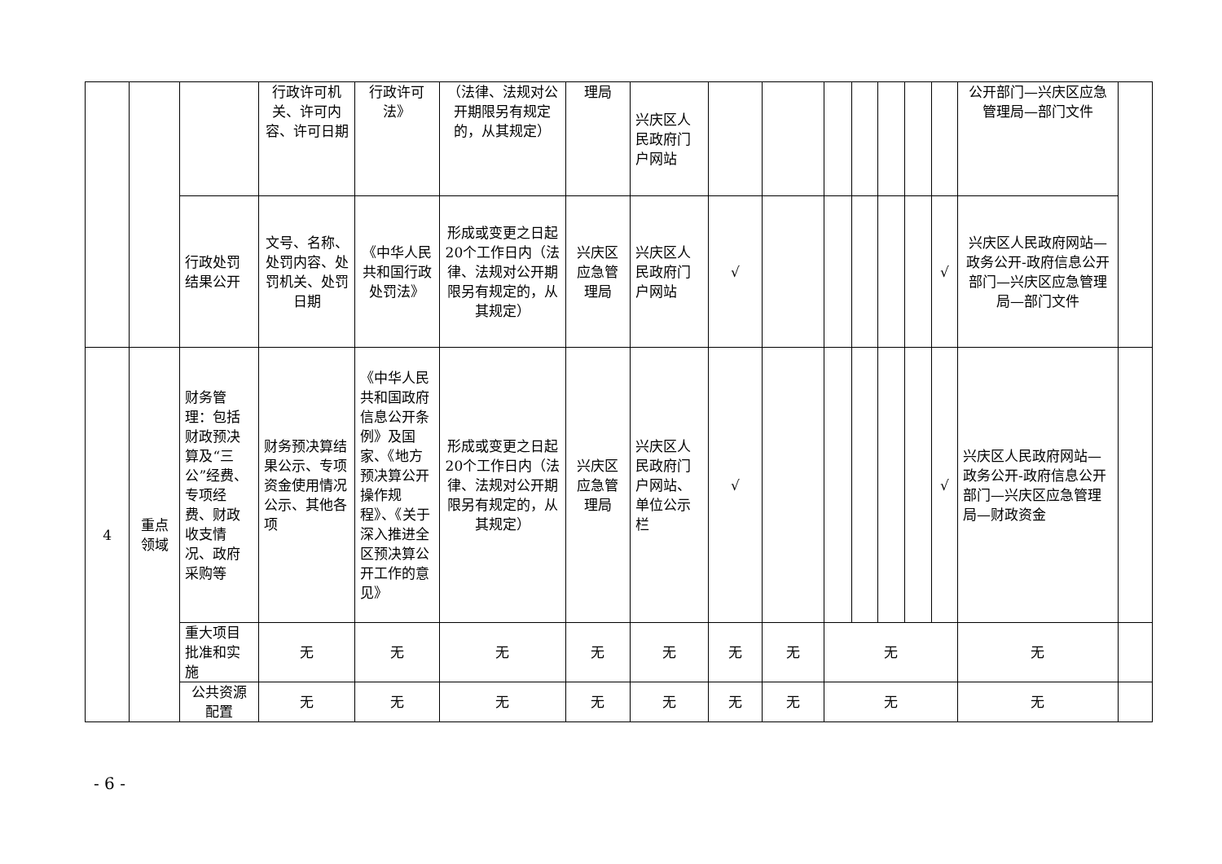| | | | 行政许可机关、许可内容、许可日期 | 行政许可法》 | （法律、法规对公开期限另有规定的，从其规定） | 理局 | 兴庆区人民政府门户网站 | | | | | | | | 公开部门—兴庆区应急管理局—部门文件 | |
| | | 行政处罚结果公开 | 文号、名称、处罚内容、处罚机关、处罚日期 | 《中华人民共和国行政处罚法》 | 形成或变更之日起20个工作日内（法律、法规对公开期限另有规定的，从其规定） | 兴庆区应急管理局 | 兴庆区人民政府门户网站 | √ | | | | | | √ | 兴庆区人民政府网站—政务公开-政府信息公开部门—兴庆区应急管理局—部门文件 | |
| 4 | 重点领域 | 财务管理：包括财政预决算及“三公”经费、专项经费、财政收支情况、政府采购等 | 财务预决算结果公示、专项资金使用情况公示、其他各项 | 《中华人民共和国政府信息公开条例》及国家、《地方预决算公开操作规程》、《关于深入推进全区预决算公开工作的意见》 | 形成或变更之日起20个工作日内（法律、法规对公开期限另有规定的，从其规定） | 兴庆区应急管理局 | 兴庆区人民政府门户网站、单位公示栏 | √ | | | | | | √ | 兴庆区人民政府网站—政务公开-政府信息公开部门—兴庆区应急管理局—财政资金 | |
| | | 重大项目批准和实施 | 无 | 无 | 无 | 无 | 无 | 无 | 无 | 无 | | | | | 无 | |
| | | 公共资源配置 | 无 | 无 | 无 | 无 | 无 | 无 | 无 | 无 | | | | | 无 | |
- 6 -